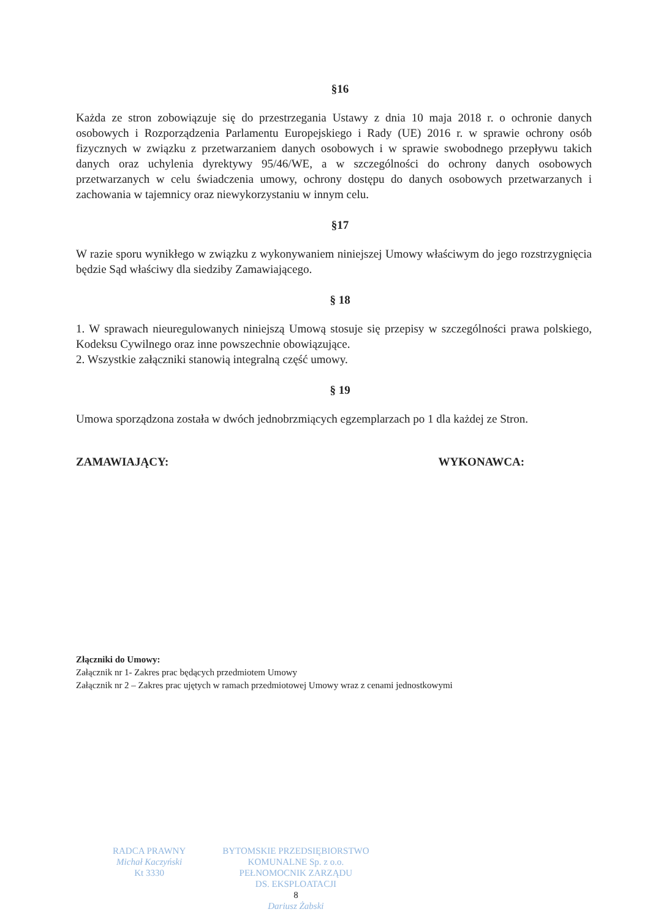§16
Każda ze stron zobowiązuje się do przestrzegania Ustawy z dnia 10 maja 2018 r. o ochronie danych osobowych i Rozporządzenia Parlamentu Europejskiego i Rady (UE) 2016 r. w sprawie ochrony osób fizycznych w związku z przetwarzaniem danych osobowych i w sprawie swobodnego przepływu takich danych oraz uchylenia dyrektywy 95/46/WE, a w szczególności do ochrony danych osobowych przetwarzanych w celu świadczenia umowy, ochrony dostępu do danych osobowych przetwarzanych i zachowania w tajemnicy oraz niewykorzystaniu w innym celu.
§17
W razie sporu wynikłego w związku z wykonywaniem niniejszej Umowy właściwym do jego rozstrzygnięcia będzie Sąd właściwy dla siedziby Zamawiającego.
§ 18
1. W sprawach nieuregulowanych niniejszą Umową stosuje się przepisy w szczególności prawa polskiego, Kodeksu Cywilnego oraz inne powszechnie obowiązujące.
2. Wszystkie załączniki stanowią integralną część umowy.
§ 19
Umowa sporządzona została w dwóch jednobrzmiących egzemplarzach po 1 dla każdej ze Stron.
ZAMAWIAJĄCY: WYKONAWCA:
Złączniki do Umowy:
Załącznik nr 1- Zakres prac będących przedmiotem Umowy
Załącznik nr 2 – Zakres prac ujętych w ramach przedmiotowej Umowy wraz z cenami jednostkowymi
RADCA PRAWNY
Michał Kaczyński
Kt 3330
BYTOMSKIE PRZEDSIĘBIORSTWO
KOMUNALNE Sp. z o.o.
PEŁNOMOCNIK ZARZĄDU
DS. EKSPLOATACJI
8
Dariusz Żabski